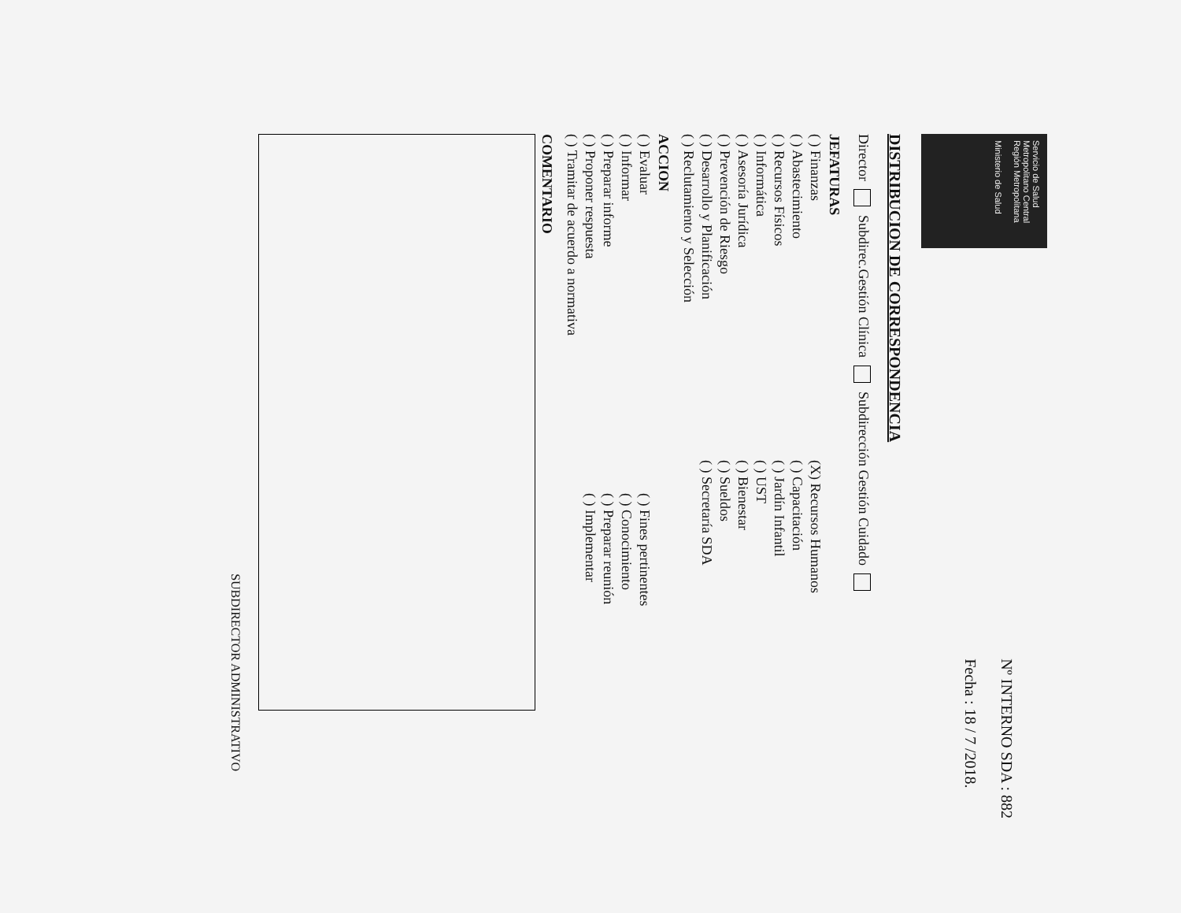Servicio de Salud Metropolitano Central
Región Metropolitana
Ministerio de Salud
Nº INTERNO SDA : 882
Fecha : 18 / 7 /2018.
DISTRIBUCION DE CORRESPONDENCIA
Director Subdirec.Gestión Clínica Subdirección Gestión Cuidado
JEFATURAS
( ) Finanzas
( ) Abastecimiento
( ) Recursos Físicos
( ) Informática
( ) Asesoría Jurídica
( ) Prevención de Riesgo
( ) Desarrollo y Planificación
( ) Reclutamiento y Selección
(X) Recursos Humanos
( ) Capacitación
( ) Jardín Infantil
( ) UST
( ) Bienestar
( ) Sueldos
( ) Secretaría SDA
ACCION
( ) Evaluar
( ) Informar
( ) Preparar informe
( ) Proponer respuesta
( ) Tramitar de acuerdo a normativa
( ) Fines pertinentes
( ) Conocimiento
( ) Preparar reunión
( ) Implementar
COMENTARIO
SUBDIRECTOR ADMINISTRATIVO